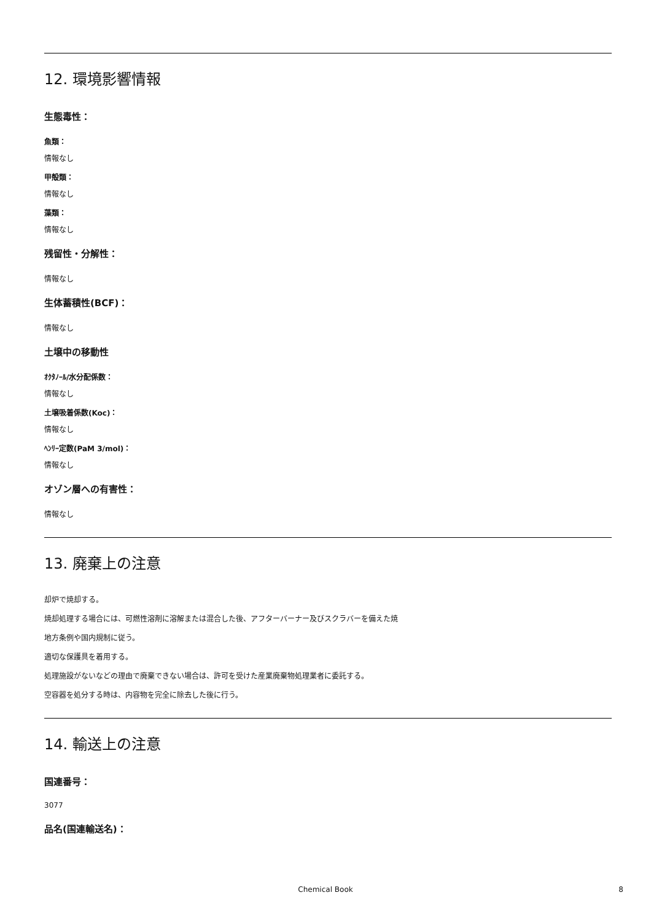12. 環境影響情報
生態毒性：
魚類：
情報なし
甲殻類：
情報なし
藻類：
情報なし
残留性・分解性：
情報なし
生体蓄積性(BCF)：
情報なし
土壌中の移動性
ｵｸﾀﾉｰﾙ/水分配係数：
情報なし
土壌吸着係数(Koc)：
情報なし
ﾍﾝﾘｰ定数(PaM 3/mol)：
情報なし
オゾン層への有害性：
情報なし
13. 廃棄上の注意
却炉で焼却する。
焼却処理する場合には、可燃性溶剤に溶解または混合した後、アフターバーナー及びスクラバーを備えた焼
地方条例や国内規制に従う。
適切な保護具を着用する。
処理施設がないなどの理由で廃棄できない場合は、許可を受けた産業廃棄物処理業者に委託する。
空容器を処分する時は、内容物を完全に除去した後に行う。
14. 輸送上の注意
国連番号：
3077
品名(国連輸送名)：
Chemical Book 8